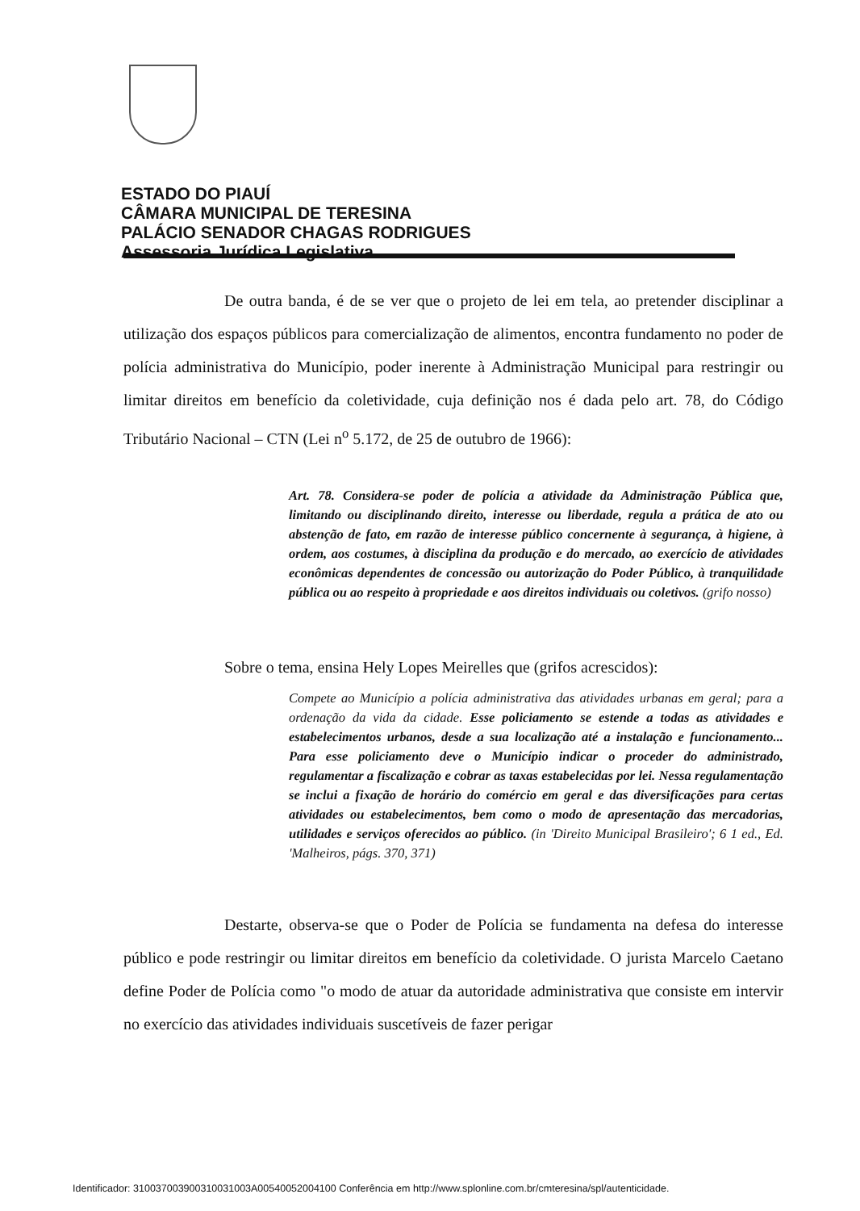ESTADO DO PIAUÍ
CÂMARA MUNICIPAL DE TERESINA
PALÁCIO SENADOR CHAGAS RODRIGUES
Assessoria Jurídica Legislativa
De outra banda, é de se ver que o projeto de lei em tela, ao pretender disciplinar a utilização dos espaços públicos para comercialização de alimentos, encontra fundamento no poder de polícia administrativa do Município, poder inerente à Administração Municipal para restringir ou limitar direitos em benefício da coletividade, cuja definição nos é dada pelo art. 78, do Código Tributário Nacional – CTN (Lei n<sup>o</sup> 5.172, de 25 de outubro de 1966):
Art. 78. Considera-se poder de polícia a atividade da Administração Pública que, limitando ou disciplinando direito, interesse ou liberdade, regula a prática de ato ou abstenção de fato, em razão de interesse público concernente à segurança, à higiene, à ordem, aos costumes, à disciplina da produção e do mercado, ao exercício de atividades econômicas dependentes de concessão ou autorização do Poder Público, à tranquilidade pública ou ao respeito à propriedade e aos direitos individuais ou coletivos. (grifo nosso)
Sobre o tema, ensina Hely Lopes Meirelles que (grifos acrescidos):
Compete ao Município a polícia administrativa das atividades urbanas em geral; para a ordenação da vida da cidade. Esse policiamento se estende a todas as atividades e estabelecimentos urbanos, desde a sua localização até a instalação e funcionamento... Para esse policiamento deve o Município indicar o proceder do administrado, regulamentar a fiscalização e cobrar as taxas estabelecidas por lei. Nessa regulamentação se inclui a fixação de horário do comércio em geral e das diversificações para certas atividades ou estabelecimentos, bem como o modo de apresentação das mercadorias, utilidades e serviços oferecidos ao público. (in 'Direito Municipal Brasileiro'; 6 1 ed., Ed. 'Malheiros, págs. 370, 371)
Destarte, observa-se que o Poder de Polícia se fundamenta na defesa do interesse público e pode restringir ou limitar direitos em benefício da coletividade. O jurista Marcelo Caetano define Poder de Polícia como "o modo de atuar da autoridade administrativa que consiste em intervir no exercício das atividades individuais suscetíveis de fazer perigar
Identificador: 310037003900310031003A00540052004100 Conferência em http://www.splonline.com.br/cmteresina/spl/autenticidade.